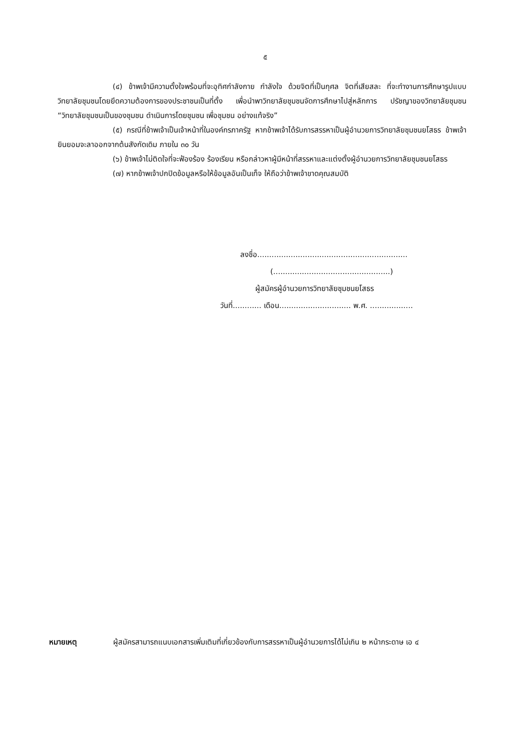๕
(๔) ข้าพเจ้ามีความตั้งใจพร้อมที่จะอุทิศกำลังกาย กำลังใจ ด้วยจิตที่เป็นกุศล จิตที่เสียสละ ที่จะทำงานการศึกษารูปแบบวิทยาลัยชุมชนโดยยึดความต้องการของประชาชนเป็นที่ตั้ง เพื่อนำพาวิทยาลัยชุมชนจัดการศึกษาไปสู่หลักการ ปรัชญาของวิทยาลัยชุมชน “วิทยาลัยชุมชนเป็นของชุมชน ดำเนินการโดยชุมชน เพื่อชุมชน อย่างแท้จริง”
(๕) กรณีที่ข้าพเจ้าเป็นเจ้าหน้าที่ในองค์กรภาครัฐ หากข้าพเจ้าได้รับการสรรหาเป็นผู้อำนวยการวิทยาลัยชุมชนยโสธร ข้าพเจ้ายินยอมจะลาออกจากต้นสังกัดเดิม ภายใน ๓๐ วัน
(๖) ข้าพเจ้าไม่ติดใจที่จะฟ้องร้อง ร้องเรียน หรือกล่าวหาผู้มีหน้าที่สรรหาและแต่งตั้งผู้อำนวยการวิทยาลัยชุมชนยโสธร
(๗) หากข้าพเจ้าปกปิดข้อมูลหรือให้ข้อมูลอันเป็นเท็จ ให้ถือว่าข้าพเจ้าขาดคุณสมบัติ
ลงชื่อ...............................................................
(.................................................)
ผู้สมัครผู้อำนวยการวิทยาลัยชุมชนยโสธร
วันที่............ เดือน.............................. พ.ศ. ..................
หมายเหตุ ผู้สมัครสามารถแนบเอกสารเพิ่มเติมที่เกี่ยวข้องกับการสรรหาเป็นผู้อำนวยการได้ไม่เกิน ๒ หน้ากระดาษ เอ ๔